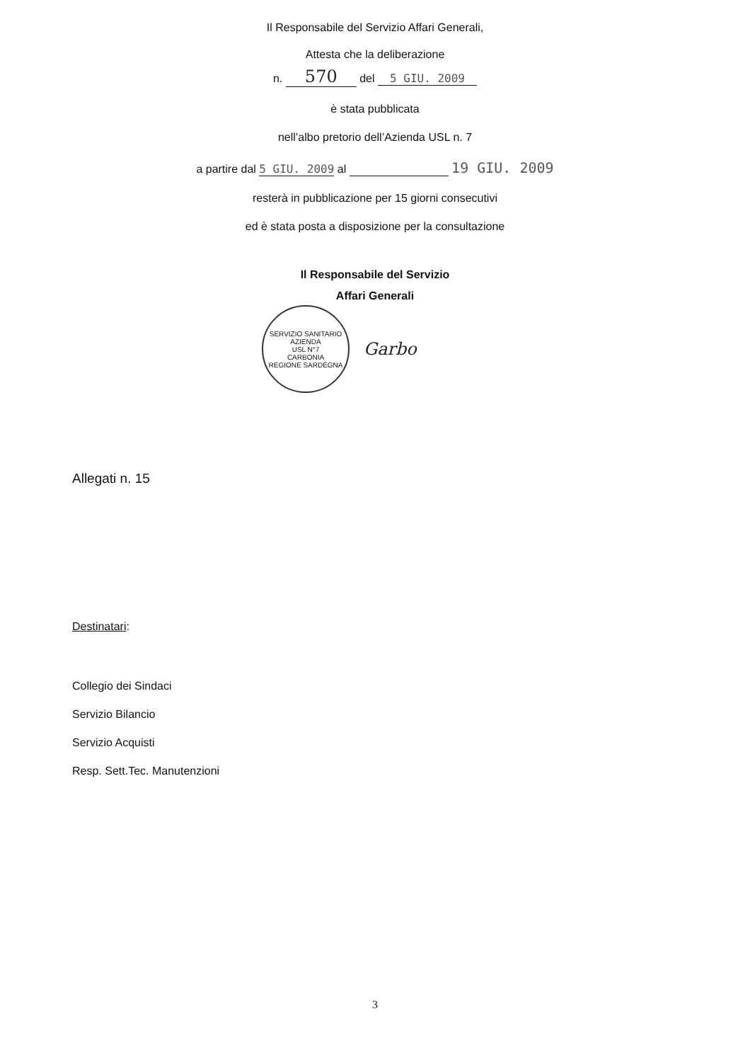Il Responsabile del Servizio Affari Generali,
Attesta che la deliberazione
n. 570 del 5 GIU. 2009
è stata pubblicata
nell’albo pretorio dell’Azienda USL n. 7
a partire dal 5 GIU. 2009 al 19 GIU. 2009
resterà in pubblicazione per 15 giorni consecutivi
ed è stata posta a disposizione per la consultazione
Il Responsabile del Servizio
Affari Generali
SERVIZIO SANITARIO
AZIENDA
USL N°7
CARBONIA
REGIONE SARDEGNA
Garbo
Allegati n. 15
Destinatari
:
Collegio dei Sindaci
Servizio Bilancio
Servizio Acquisti
Resp. Sett.Tec. Manutenzioni
3